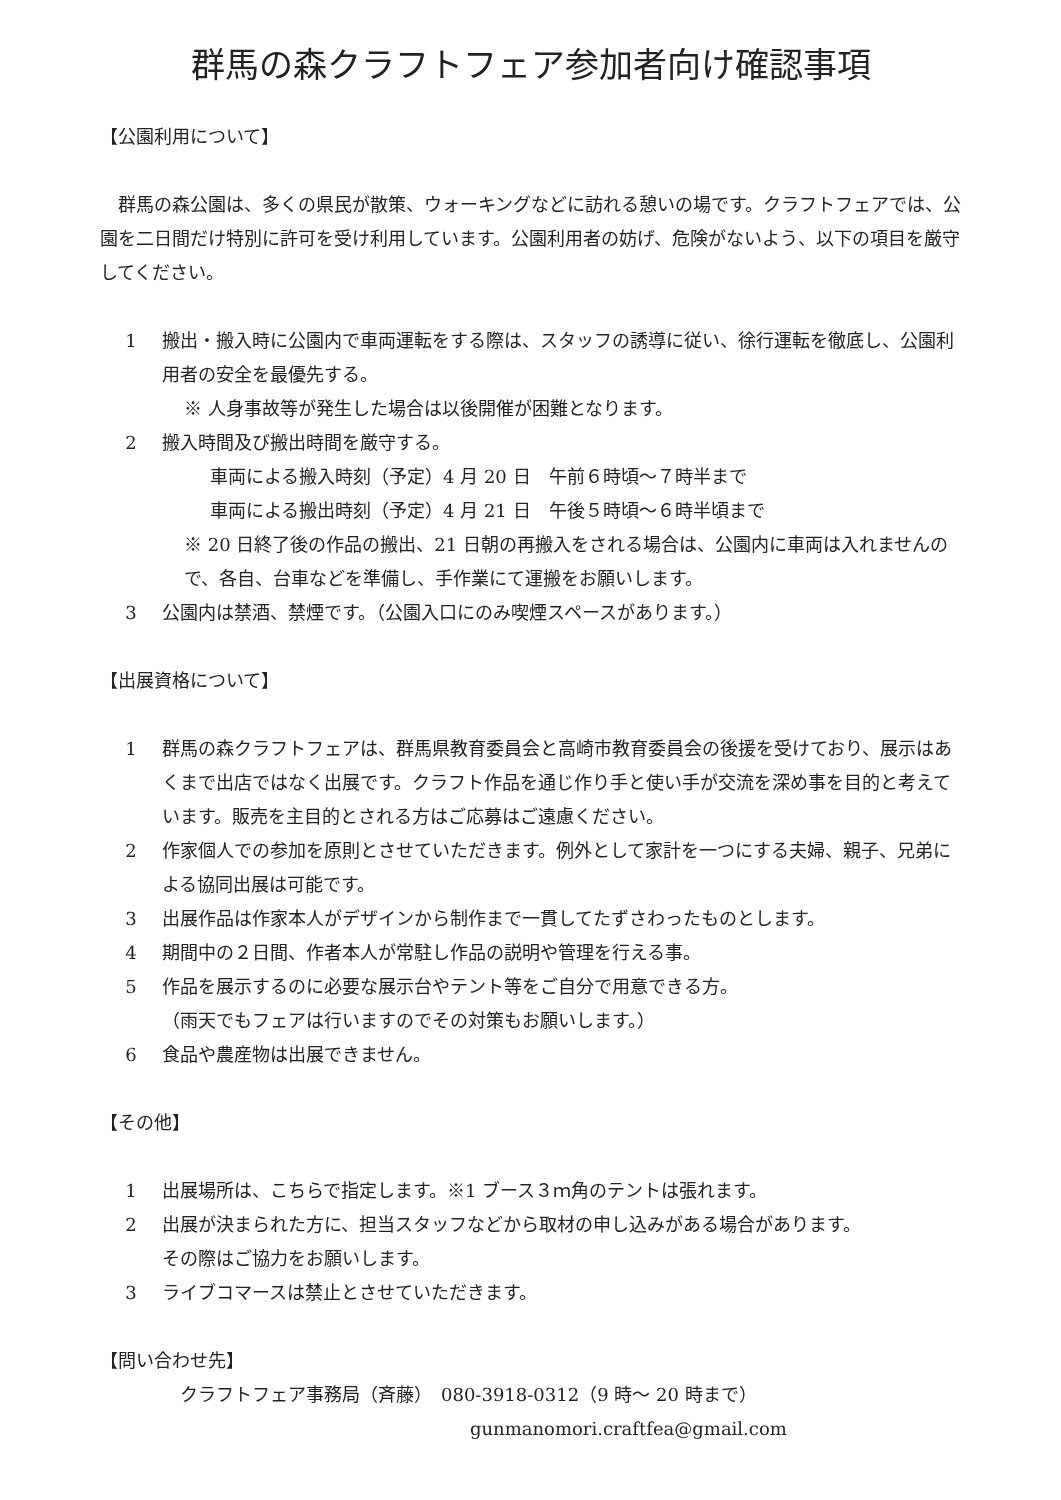群馬の森クラフトフェア参加者向け確認事項
【公園利用について】
　群馬の森公園は、多くの県民が散策、ウォーキングなどに訪れる憩いの場です。クラフトフェアでは、公園を二日間だけ特別に許可を受け利用しています。公園利用者の妨げ、危険がないよう、以下の項目を厳守してください。
1 搬出・搬入時に公園内で車両運転をする際は、スタッフの誘導に従い、徐行運転を徹底し、公園利用者の安全を最優先する。
※ 人身事故等が発生した場合は以後開催が困難となります。
2 搬入時間及び搬出時間を厳守する。
車両による搬入時刻（予定）4 月 20 日　午前６時頃～７時半まで
車両による搬出時刻（予定）4 月 21 日　午後５時頃～６時半頃まで
※ 20 日終了後の作品の搬出、21 日朝の再搬入をされる場合は、公園内に車両は入れませんので、各自、台車などを準備し、手作業にて運搬をお願いします。
3 公園内は禁酒、禁煙です。（公園入口にのみ喫煙スペースがあります。）
【出展資格について】
1 群馬の森クラフトフェアは、群馬県教育委員会と高崎市教育委員会の後援を受けており、展示はあくまで出店ではなく出展です。クラフト作品を通じ作り手と使い手が交流を深め事を目的と考えています。販売を主目的とされる方はご応募はご遠慮ください。
2 作家個人での参加を原則とさせていただきます。例外として家計を一つにする夫婦、親子、兄弟による協同出展は可能です。
3 出展作品は作家本人がデザインから制作まで一貫してたずさわったものとします。
4 期間中の２日間、作者本人が常駐し作品の説明や管理を行える事。
5 作品を展示するのに必要な展示台やテント等をご自分で用意できる方。
（雨天でもフェアは行いますのでその対策もお願いします。）
6 食品や農産物は出展できません。
【その他】
1 出展場所は、こちらで指定します。※1 ブース３ｍ角のテントは張れます。
2 出展が決まられた方に、担当スタッフなどから取材の申し込みがある場合があります。
その際はご協力をお願いします。
3 ライブコマースは禁止とさせていただきます。
【問い合わせ先】
クラフトフェア事務局（斉藤）　080-3918-0312（9 時～ 20 時まで）
gunmanomori.craftfea@gmail.com